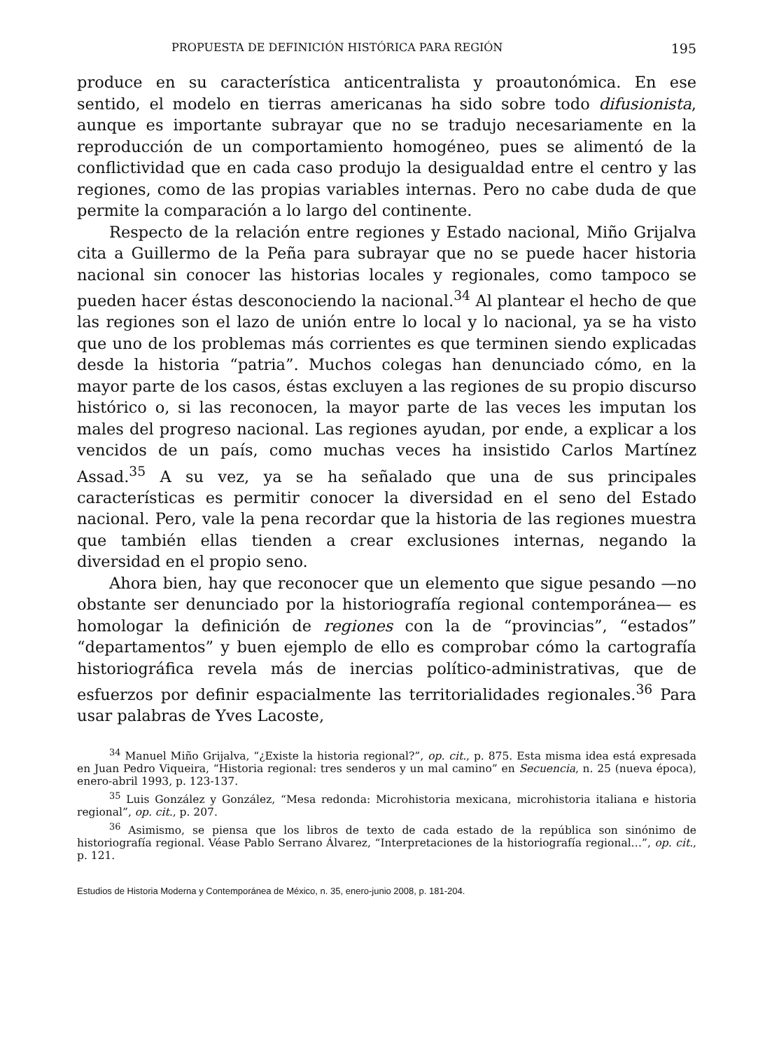PROPUESTA DE DEFINICIÓN HISTÓRICA PARA REGIÓN 195
produce en su característica anticentralista y proautonómica. En ese sentido, el modelo en tierras americanas ha sido sobre todo difusionista, aunque es importante subrayar que no se tradujo necesariamente en la reproducción de un comportamiento homogéneo, pues se alimentó de la conflictividad que en cada caso produjo la desigualdad entre el centro y las regiones, como de las propias variables internas. Pero no cabe duda de que permite la comparación a lo largo del continente.
Respecto de la relación entre regiones y Estado nacional, Miño Grijalva cita a Guillermo de la Peña para subrayar que no se puede hacer historia nacional sin conocer las historias locales y regionales, como tampoco se pueden hacer éstas desconociendo la nacional.<sup>34</sup> Al plantear el hecho de que las regiones son el lazo de unión entre lo local y lo nacional, ya se ha visto que uno de los problemas más corrientes es que terminen siendo explicadas desde la historia “patria”. Muchos colegas han denunciado cómo, en la mayor parte de los casos, éstas excluyen a las regiones de su propio discurso histórico o, si las reconocen, la mayor parte de las veces les imputan los males del progreso nacional. Las regiones ayudan, por ende, a explicar a los vencidos de un país, como muchas veces ha insistido Carlos Martínez Assad.<sup>35</sup> A su vez, ya se ha señalado que una de sus principales características es permitir conocer la diversidad en el seno del Estado nacional. Pero, vale la pena recordar que la historia de las regiones muestra que también ellas tienden a crear exclusiones internas, negando la diversidad en el propio seno.
Ahora bien, hay que reconocer que un elemento que sigue pesando —no obstante ser denunciado por la historiografía regional contemporánea— es homologar la definición de regiones con la de “provincias”, “estados” “departamentos” y buen ejemplo de ello es comprobar cómo la cartografía historiográfica revela más de inercias político-administrativas, que de esfuerzos por definir espacialmente las territorialidades regionales.<sup>36</sup> Para usar palabras de Yves Lacoste,
<sup>34</sup> Manuel Miño Grijalva, “¿Existe la historia regional?”, op. cit., p. 875. Esta misma idea está expresada en Juan Pedro Viqueira, “Historia regional: tres senderos y un mal camino” en Secuencia, n. 25 (nueva época), enero-abril 1993, p. 123-137.
<sup>35</sup> Luis González y González, “Mesa redonda: Microhistoria mexicana, microhistoria italiana e historia regional”, op. cit., p. 207.
<sup>36</sup> Asimismo, se piensa que los libros de texto de cada estado de la república son sinónimo de historiografía regional. Véase Pablo Serrano Álvarez, “Interpretaciones de la historiografía regional…”, op. cit., p. 121.
Estudios de Historia Moderna y Contemporánea de México, n. 35, enero-junio 2008, p. 181-204.